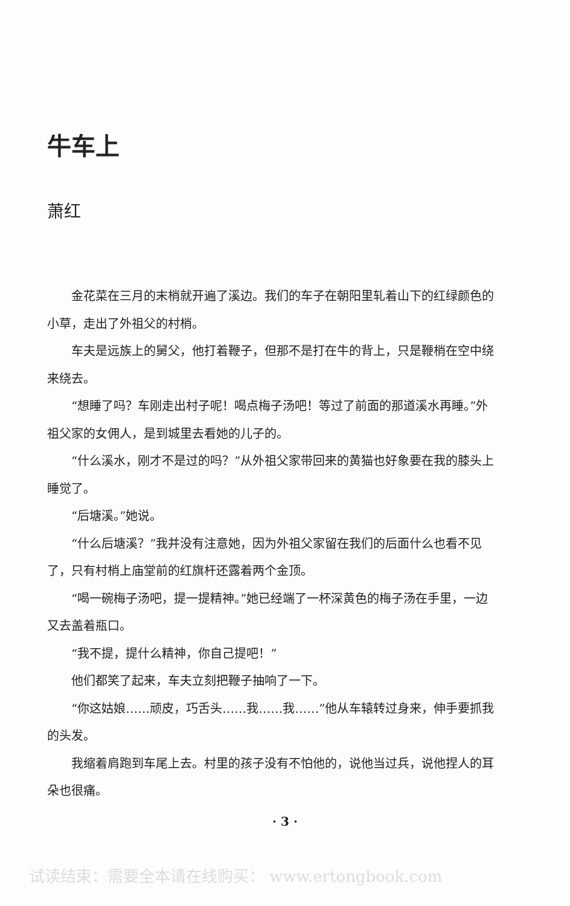牛车上
萧红
金花菜在三月的末梢就开遍了溪边。我们的车子在朝阳里轧着山下的红绿颜色的小草，走出了外祖父的村梢。
车夫是远族上的舅父，他打着鞭子，但那不是打在牛的背上，只是鞭梢在空中绕来绕去。
“想睡了吗？车刚走出村子呢！喝点梅子汤吧！等过了前面的那道溪水再睡。”外祖父家的女佣人，是到城里去看她的儿子的。
“什么溪水，刚才不是过的吗？”从外祖父家带回来的黄猫也好象要在我的膝头上睡觉了。
“后塘溪。”她说。
“什么后塘溪？”我并没有注意她，因为外祖父家留在我们的后面什么也看不见了，只有村梢上庙堂前的红旗杆还露着两个金顶。
“喝一碗梅子汤吧，提一提精神。”她已经端了一杯深黄色的梅子汤在手里，一边又去盖着瓶口。
“我不提，提什么精神，你自己提吧！”
他们都笑了起来，车夫立刻把鞭子抽响了一下。
“你这姑娘……顽皮，巧舌头……我……我……”他从车辕转过身来，伸手要抓我的头发。
我缩着肩跑到车尾上去。村里的孩子没有不怕他的，说他当过兵，说他捏人的耳朵也很痛。
· 3 ·
试读结束：需要全本请在线购买： www.ertongbook.com